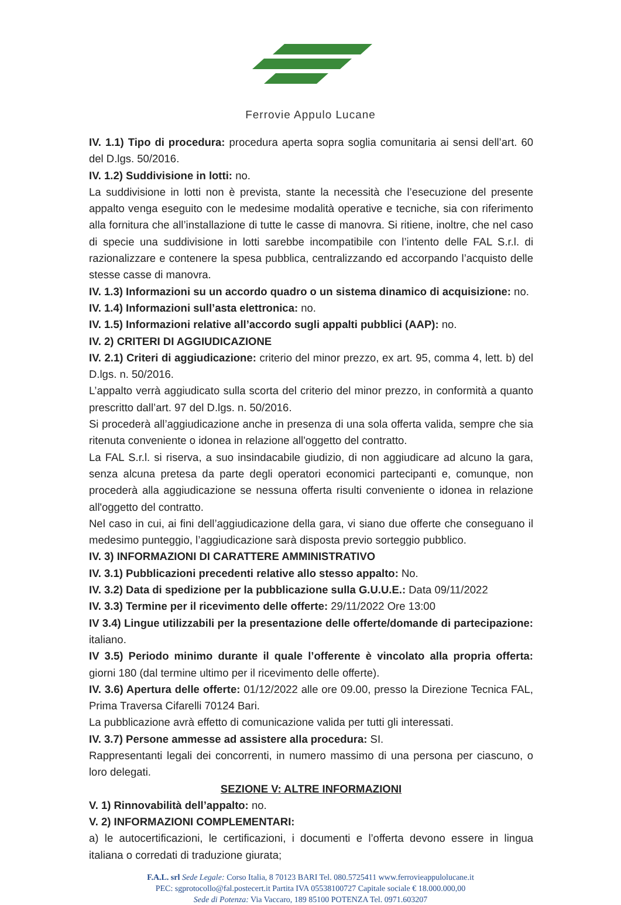Ferrovie Appulo Lucane
IV. 1.1) Tipo di procedura: procedura aperta sopra soglia comunitaria ai sensi dell’art. 60 del D.lgs. 50/2016.
IV. 1.2) Suddivisione in lotti: no.
La suddivisione in lotti non è prevista, stante la necessità che l’esecuzione del presente appalto venga eseguito con le medesime modalità operative e tecniche, sia con riferimento alla fornitura che all’installazione di tutte le casse di manovra. Si ritiene, inoltre, che nel caso di specie una suddivisione in lotti sarebbe incompatibile con l’intento delle FAL S.r.l. di razionalizzare e contenere la spesa pubblica, centralizzando ed accorpando l’acquisto delle stesse casse di manovra.
IV. 1.3) Informazioni su un accordo quadro o un sistema dinamico di acquisizione: no.
IV. 1.4) Informazioni sull’asta elettronica: no.
IV. 1.5) Informazioni relative all’accordo sugli appalti pubblici (AAP): no.
IV. 2) CRITERI DI AGGIUDICAZIONE
IV. 2.1) Criteri di aggiudicazione: criterio del minor prezzo, ex art. 95, comma 4, lett. b) del D.lgs. n. 50/2016.
L’appalto verrà aggiudicato sulla scorta del criterio del minor prezzo, in conformità a quanto prescritto dall’art. 97 del D.lgs. n. 50/2016.
Si procederà all’aggiudicazione anche in presenza di una sola offerta valida, sempre che sia ritenuta conveniente o idonea in relazione all'oggetto del contratto.
La FAL S.r.l. si riserva, a suo insindacabile giudizio, di non aggiudicare ad alcuno la gara, senza alcuna pretesa da parte degli operatori economici partecipanti e, comunque, non procederà alla aggiudicazione se nessuna offerta risulti conveniente o idonea in relazione all'oggetto del contratto.
Nel caso in cui, ai fini dell’aggiudicazione della gara, vi siano due offerte che conseguano il medesimo punteggio, l’aggiudicazione sarà disposta previo sorteggio pubblico.
IV. 3) INFORMAZIONI DI CARATTERE AMMINISTRATIVO
IV. 3.1) Pubblicazioni precedenti relative allo stesso appalto: No.
IV. 3.2) Data di spedizione per la pubblicazione sulla G.U.U.E.: Data 09/11/2022
IV. 3.3) Termine per il ricevimento delle offerte: 29/11/2022 Ore 13:00
IV 3.4) Lingue utilizzabili per la presentazione delle offerte/domande di partecipazione: italiano.
IV 3.5) Periodo minimo durante il quale l’offerente è vincolato alla propria offerta: giorni 180 (dal termine ultimo per il ricevimento delle offerte).
IV. 3.6) Apertura delle offerte: 01/12/2022 alle ore 09.00, presso la Direzione Tecnica FAL, Prima Traversa Cifarelli 70124 Bari.
La pubblicazione avrà effetto di comunicazione valida per tutti gli interessati.
IV. 3.7) Persone ammesse ad assistere alla procedura: SI.
Rappresentanti legali dei concorrenti, in numero massimo di una persona per ciascuno, o loro delegati.
SEZIONE V: ALTRE INFORMAZIONI
V. 1) Rinnovabilità dell’appalto: no.
V. 2) INFORMAZIONI COMPLEMENTARI:
a) le autocertificazioni, le certificazioni, i documenti e l’offerta devono essere in lingua italiana o corredati di traduzione giurata;
F.A.L. srl Sede Legale: Corso Italia, 8 70123 BARI Tel. 080.5725411 www.ferrovieappulolucane.it
PEC: sgprotocollo@fal.postecert.it Partita IVA 05538100727 Capitale sociale € 18.000.000,00
Sede di Potenza: Via Vaccaro, 189 85100 POTENZA Tel. 0971.603207